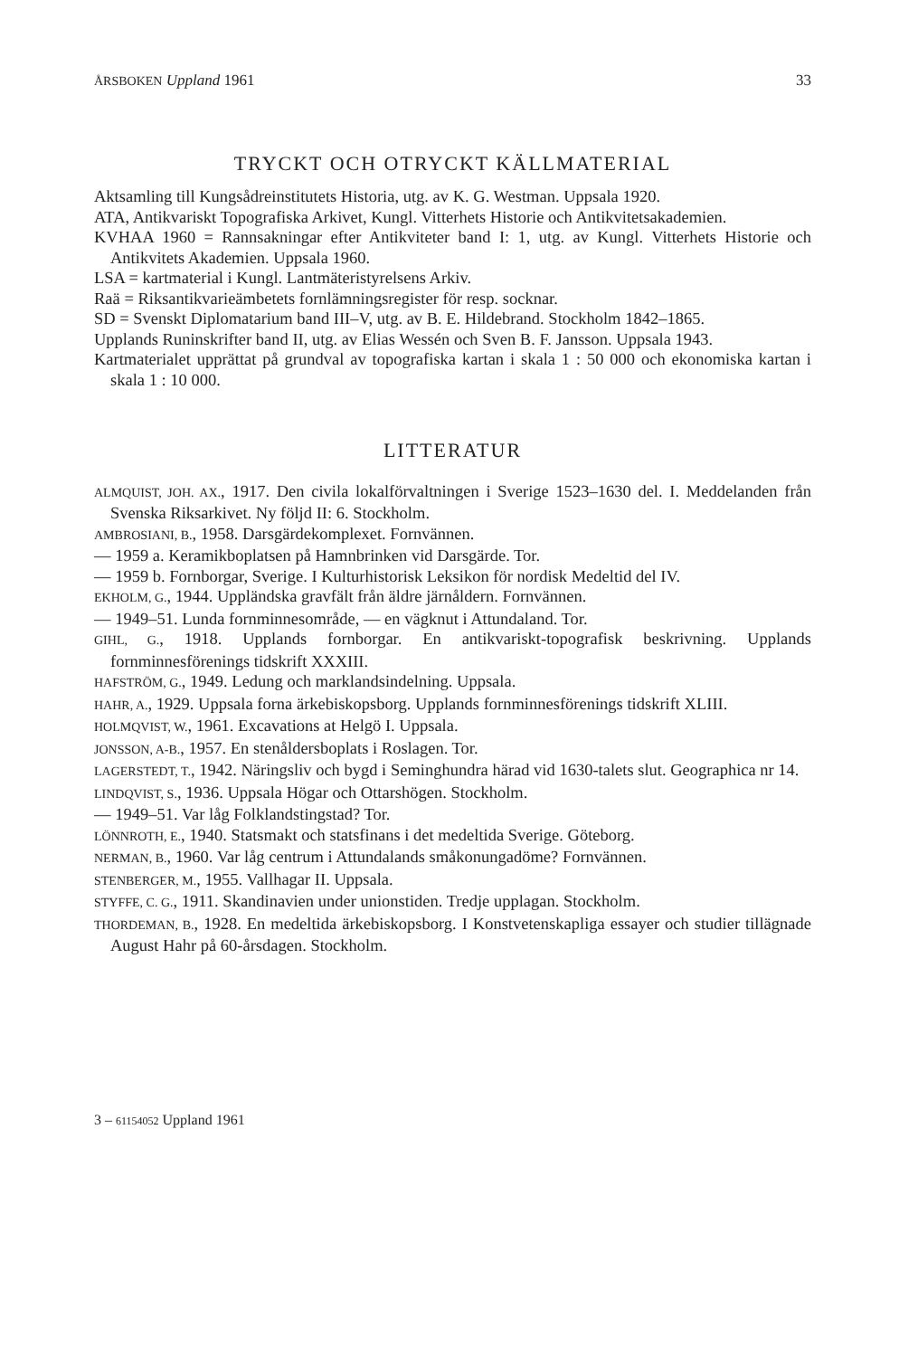ÅRSBOKEN Uppland 1961 33
TRYCKT OCH OTRYCKT KÄLLMATERIAL
Aktsamling till Kungsådreinstitutets Historia, utg. av K. G. Westman. Uppsala 1920.
ATA, Antikvariskt Topografiska Arkivet, Kungl. Vitterhets Historie och Antikvitetsakademien.
KVHAA 1960 = Rannsakningar efter Antikviteter band I: 1, utg. av Kungl. Vitterhets Historie och Antikvitets Akademien. Uppsala 1960.
LSA = kartmaterial i Kungl. Lantmäteristyrelsens Arkiv.
Raä = Riksantikvarieämbetets fornlämningsregister för resp. socknar.
SD = Svenskt Diplomatarium band III–V, utg. av B. E. Hildebrand. Stockholm 1842–1865.
Upplands Runinskrifter band II, utg. av Elias Wessén och Sven B. F. Jansson. Uppsala 1943.
Kartmaterialet upprättat på grundval av topografiska kartan i skala 1 : 50 000 och ekonomiska kartan i skala 1 : 10 000.
LITTERATUR
ALMQUIST, JOH. AX., 1917. Den civila lokalförvaltningen i Sverige 1523–1630 del. I. Meddelanden från Svenska Riksarkivet. Ny följd II: 6. Stockholm.
AMBROSIANI, B., 1958. Darsgärdekomplexet. Fornvännen.
— 1959 a. Keramikboplatsen på Hamnbrinken vid Darsgärde. Tor.
— 1959 b. Fornborgar, Sverige. I Kulturhistorisk Leksikon för nordisk Medeltid del IV.
EKHOLM, G., 1944. Uppländska gravfält från äldre järnåldern. Fornvännen.
— 1949–51. Lunda fornminnesområde, — en vägknut i Attundaland. Tor.
GIHL, G., 1918. Upplands fornborgar. En antikvariskt-topografisk beskrivning. Upplands fornminnesförenings tidskrift XXXIII.
HAFSTRÖM, G., 1949. Ledung och marklandsindelning. Uppsala.
HAHR, A., 1929. Uppsala forna ärkebiskopsborg. Upplands fornminnesförenings tidskrift XLIII.
HOLMQVIST, W., 1961. Excavations at Helgö I. Uppsala.
JONSSON, A-B., 1957. En stenåldersboplats i Roslagen. Tor.
LAGERSTEDT, T., 1942. Näringsliv och bygd i Seminghundra härad vid 1630-talets slut. Geographica nr 14.
LINDQVIST, S., 1936. Uppsala Högar och Ottarshögen. Stockholm.
— 1949–51. Var låg Folklandstingstad? Tor.
LÖNNROTH, E., 1940. Statsmakt och statsfinans i det medeltida Sverige. Göteborg.
NERMAN, B., 1960. Var låg centrum i Attundalands småkonungadöme? Fornvännen.
STENBERGER, M., 1955. Vallhagar II. Uppsala.
STYFFE, C. G., 1911. Skandinavien under unionstiden. Tredje upplagan. Stockholm.
THORDEMAN, B., 1928. En medeltida ärkebiskopsborg. I Konstvetenskapliga essayer och studier tillägnade August Hahr på 60-årsdagen. Stockholm.
3 – 61154052 Uppland 1961